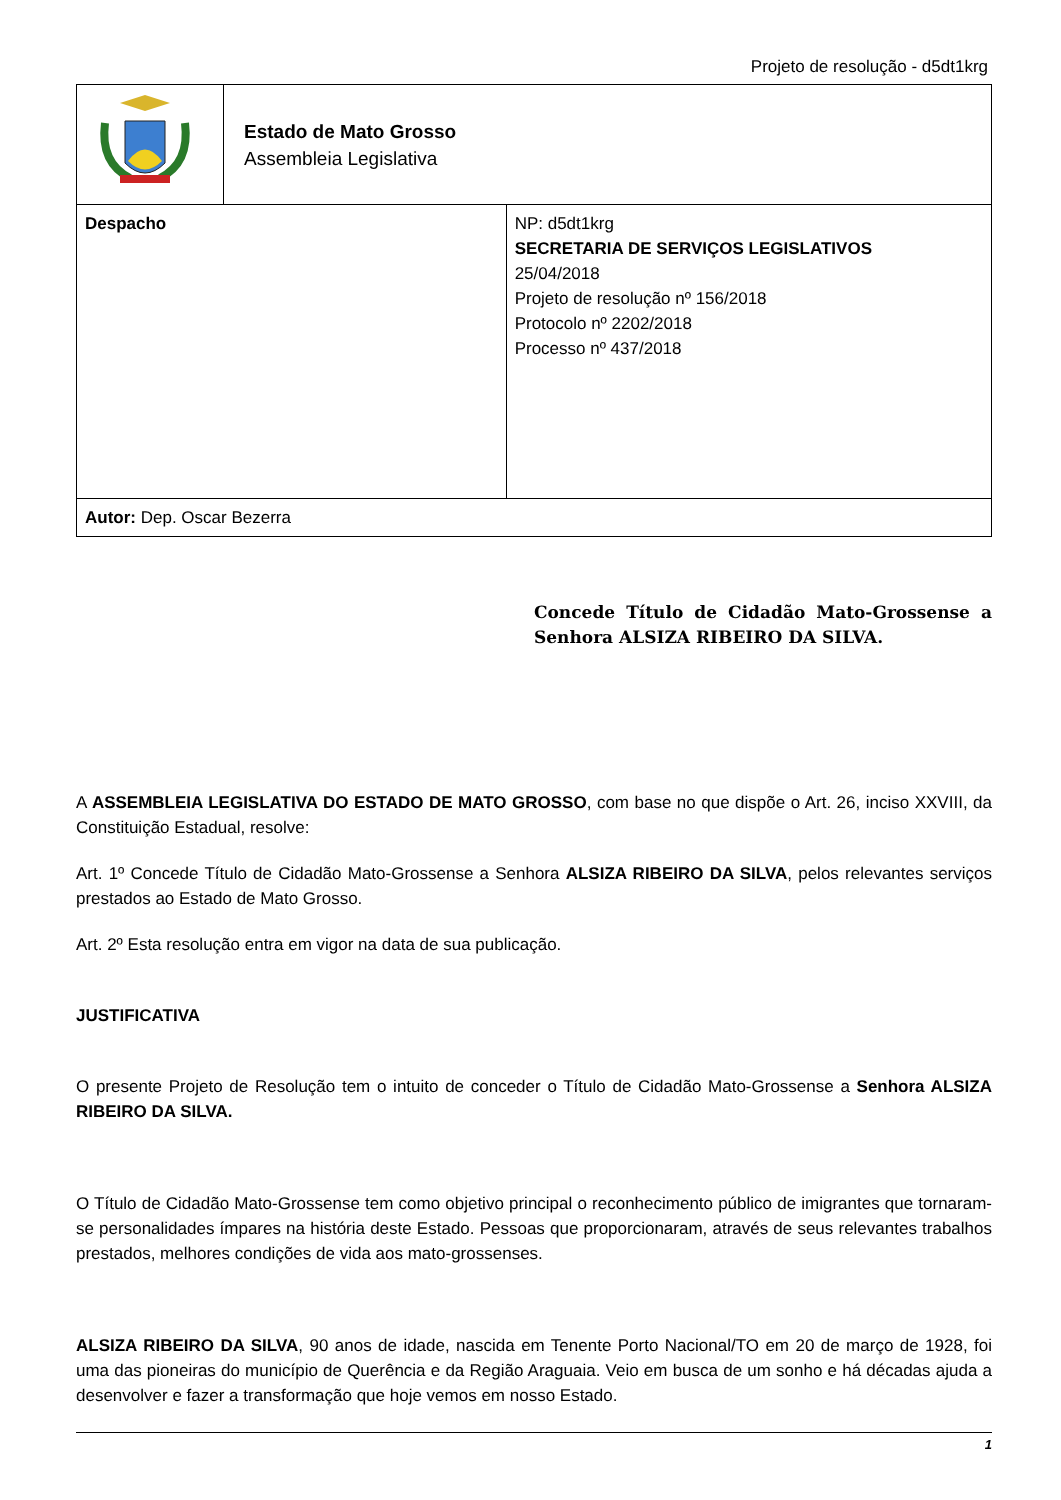Projeto de resolução - d5dt1krg
| | Estado de Mato Grosso Assembleia Legislativa | |
| Despacho | | NP: d5dt1krg SECRETARIA DE SERVIÇOS LEGISLATIVOS 25/04/2018 Projeto de resolução nº 156/2018 Protocolo nº 2202/2018 Processo nº 437/2018 |
| Autor: Dep. Oscar Bezerra | | |
Concede Título de Cidadão Mato-Grossense a Senhora ALSIZA RIBEIRO DA SILVA.
A ASSEMBLEIA LEGISLATIVA DO ESTADO DE MATO GROSSO, com base no que dispõe o Art. 26, inciso XXVIII, da Constituição Estadual, resolve:
Art. 1º Concede Título de Cidadão Mato-Grossense a Senhora ALSIZA RIBEIRO DA SILVA, pelos relevantes serviços prestados ao Estado de Mato Grosso.
Art. 2º Esta resolução entra em vigor na data de sua publicação.
JUSTIFICATIVA
O presente Projeto de Resolução tem o intuito de conceder o Título de Cidadão Mato-Grossense a Senhora ALSIZA RIBEIRO DA SILVA.
O Título de Cidadão Mato-Grossense tem como objetivo principal o reconhecimento público de imigrantes que tornaram-se personalidades ímpares na história deste Estado. Pessoas que proporcionaram, através de seus relevantes trabalhos prestados, melhores condições de vida aos mato-grossenses.
ALSIZA RIBEIRO DA SILVA, 90 anos de idade, nascida em Tenente Porto Nacional/TO em 20 de março de 1928, foi uma das pioneiras do município de Querência e da Região Araguaia. Veio em busca de um sonho e há décadas ajuda a desenvolver e fazer a transformação que hoje vemos em nosso Estado.
1